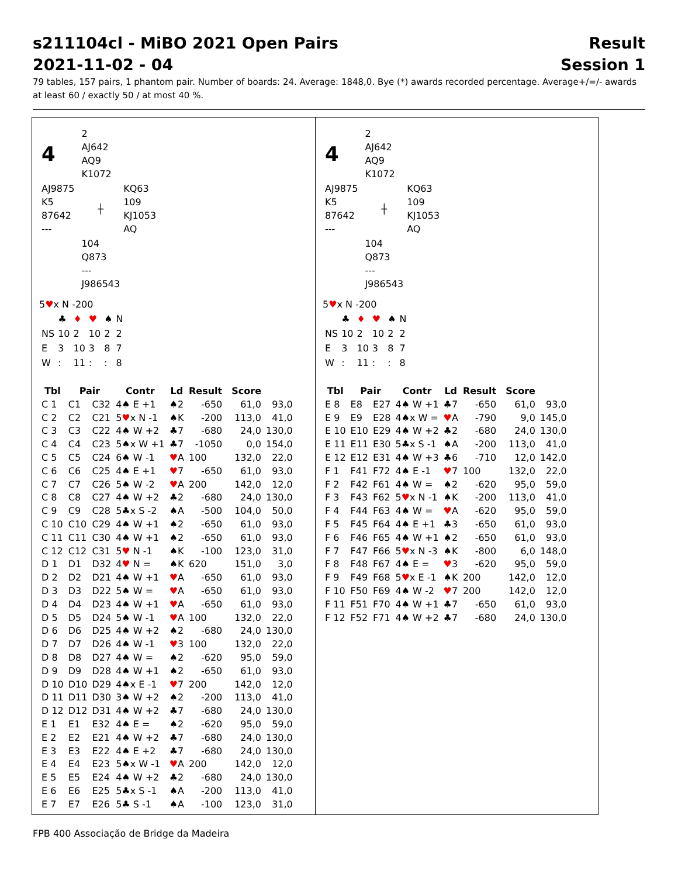s211104cl - MiBO 2021 Open Pairs Result
2021-11-02 - 04 Session 1
79 tables, 157 pairs, 1 phantom pair. Number of boards: 24. Average: 1848,0. Bye (*) awards recorded percentage. Average+/=/- awards at least 60 / exactly 50 / at most 40 %.
| 4 | | 2 AJ642 AQ9 K1072 | |
| AJ9875 K5 87642 --- | | ┼ | KQ63 109 KJ1053 AQ |
| | | 104 Q873 --- J986543 | |
5♥x N -200
| | ♣ | ♦ | ♥ | ♠ | N |
| NS | 10 | 2 | 10 | 2 | 2 |
| E | 3 | 10 | 3 | 8 | 7 |
| W | : | 11 | : | : | 8 |
| Tbl | Pair | | Contr | Ld | Result | | Score | |
| --- | --- | --- | --- | --- | --- | --- | --- | --- |
| C 1 | C1 | C32 | 4♠ E +1 | ♠2 | -650 | | 61,0 | 93,0 |
| C 2 | C2 | C21 | 5 ♥ x N -1 | ♠K | -200 | | 113,0 | 41,0 |
| C 3 | C3 | C22 | 4♠ W +2 | ♣7 | -680 | | 24,0 | 130,0 |
| C 4 | C4 | C23 | 5♠x W +1 | ♣7 | -1050 | | 0,0 | 154,0 |
| C 5 | C5 | C24 | 6♠ W -1 | ♥ A | 100 | | 132,0 | 22,0 |
| C 6 | C6 | C25 | 4♠ E +1 | ♥ 7 | -650 | | 61,0 | 93,0 |
| C 7 | C7 | C26 | 5♠ W -2 | ♥ A | 200 | | 142,0 | 12,0 |
| C 8 | C8 | C27 | 4♠ W +2 | ♣2 | -680 | | 24,0 | 130,0 |
| C 9 | C9 | C28 | 5♣x S -2 | ♠A | -500 | | 104,0 | 50,0 |
| C 10 | C10 | C29 | 4♠ W +1 | ♠2 | -650 | | 61,0 | 93,0 |
| C 11 | C11 | C30 | 4♠ W +1 | ♠2 | -650 | | 61,0 | 93,0 |
| C 12 | C12 | C31 | 5 ♥ N -1 | ♠K | -100 | | 123,0 | 31,0 |
| D 1 | D1 | D32 | 4 ♥ N = | ♠K | 620 | | 151,0 | 3,0 |
| D 2 | D2 | D21 | 4♠ W +1 | ♥ A | -650 | | 61,0 | 93,0 |
| D 3 | D3 | D22 | 5♠ W = | ♥ A | -650 | | 61,0 | 93,0 |
| D 4 | D4 | D23 | 4♠ W +1 | ♥ A | -650 | | 61,0 | 93,0 |
| D 5 | D5 | D24 | 5♠ W -1 | ♥ A | 100 | | 132,0 | 22,0 |
| D 6 | D6 | D25 | 4♠ W +2 | ♠2 | -680 | | 24,0 | 130,0 |
| D 7 | D7 | D26 | 4♠ W -1 | ♥ 3 | 100 | | 132,0 | 22,0 |
| D 8 | D8 | D27 | 4♠ W = | ♠2 | -620 | | 95,0 | 59,0 |
| D 9 | D9 | D28 | 4♠ W +1 | ♠2 | -650 | | 61,0 | 93,0 |
| D 10 | D10 | D29 | 4♠x E -1 | ♥ 7 | 200 | | 142,0 | 12,0 |
| D 11 | D11 | D30 | 3♠ W +2 | ♠2 | -200 | | 113,0 | 41,0 |
| D 12 | D12 | D31 | 4♠ W +2 | ♣7 | -680 | | 24,0 | 130,0 |
| E 1 | E1 | E32 | 4♠ E = | ♠2 | -620 | | 95,0 | 59,0 |
| E 2 | E2 | E21 | 4♠ W +2 | ♣7 | -680 | | 24,0 | 130,0 |
| E 3 | E3 | E22 | 4♠ E +2 | ♣7 | -680 | | 24,0 | 130,0 |
| E 4 | E4 | E23 | 5♠x W -1 | ♥ A | 200 | | 142,0 | 12,0 |
| E 5 | E5 | E24 | 4♠ W +2 | ♣2 | -680 | | 24,0 | 130,0 |
| E 6 | E6 | E25 | 5♣x S -1 | ♠A | -200 | | 113,0 | 41,0 |
| E 7 | E7 | E26 | 5♣ S -1 | ♠A | -100 | | 123,0 | 31,0 |
| 4 | | 2 AJ642 AQ9 K1072 | |
| AJ9875 K5 87642 --- | | ┼ | KQ63 109 KJ1053 AQ |
| | | 104 Q873 --- J986543 | |
5♥x N -200
| | ♣ | ♦ | ♥ | ♠ | N |
| NS | 10 | 2 | 10 | 2 | 2 |
| E | 3 | 10 | 3 | 8 | 7 |
| W | : | 11 | : | : | 8 |
| Tbl | Pair | | Contr | Ld | Result | | Score | |
| --- | --- | --- | --- | --- | --- | --- | --- | --- |
| E 8 | E8 | E27 | 4♠ W +1 | ♣7 | -650 | | 61,0 | 93,0 |
| E 9 | E9 | E28 | 4♠x W = | ♥ A | -790 | | 9,0 | 145,0 |
| E 10 | E10 | E29 | 4♠ W +2 | ♣2 | -680 | | 24,0 | 130,0 |
| E 11 | E11 | E30 | 5♣x S -1 | ♠A | -200 | | 113,0 | 41,0 |
| E 12 | E12 | E31 | 4♠ W +3 | ♣6 | -710 | | 12,0 | 142,0 |
| F 1 | F41 | F72 | 4♠ E -1 | ♥ 7 | 100 | | 132,0 | 22,0 |
| F 2 | F42 | F61 | 4♠ W = | ♠2 | -620 | | 95,0 | 59,0 |
| F 3 | F43 | F62 | 5 ♥ x N -1 | ♠K | -200 | | 113,0 | 41,0 |
| F 4 | F44 | F63 | 4♠ W = | ♥ A | -620 | | 95,0 | 59,0 |
| F 5 | F45 | F64 | 4♠ E +1 | ♣3 | -650 | | 61,0 | 93,0 |
| F 6 | F46 | F65 | 4♠ W +1 | ♠2 | -650 | | 61,0 | 93,0 |
| F 7 | F47 | F66 | 5 ♥ x N -3 | ♠K | -800 | | 6,0 | 148,0 |
| F 8 | F48 | F67 | 4♠ E = | ♥ 3 | -620 | | 95,0 | 59,0 |
| F 9 | F49 | F68 | 5 ♥ x E -1 | ♠K | 200 | | 142,0 | 12,0 |
| F 10 | F50 | F69 | 4♠ W -2 | ♥ 7 | 200 | | 142,0 | 12,0 |
| F 11 | F51 | F70 | 4♠ W +1 | ♣7 | -650 | | 61,0 | 93,0 |
| F 12 | F52 | F71 | 4♠ W +2 | ♣7 | -680 | | 24,0 | 130,0 |
FPB 400 Associação de Bridge da Madeira